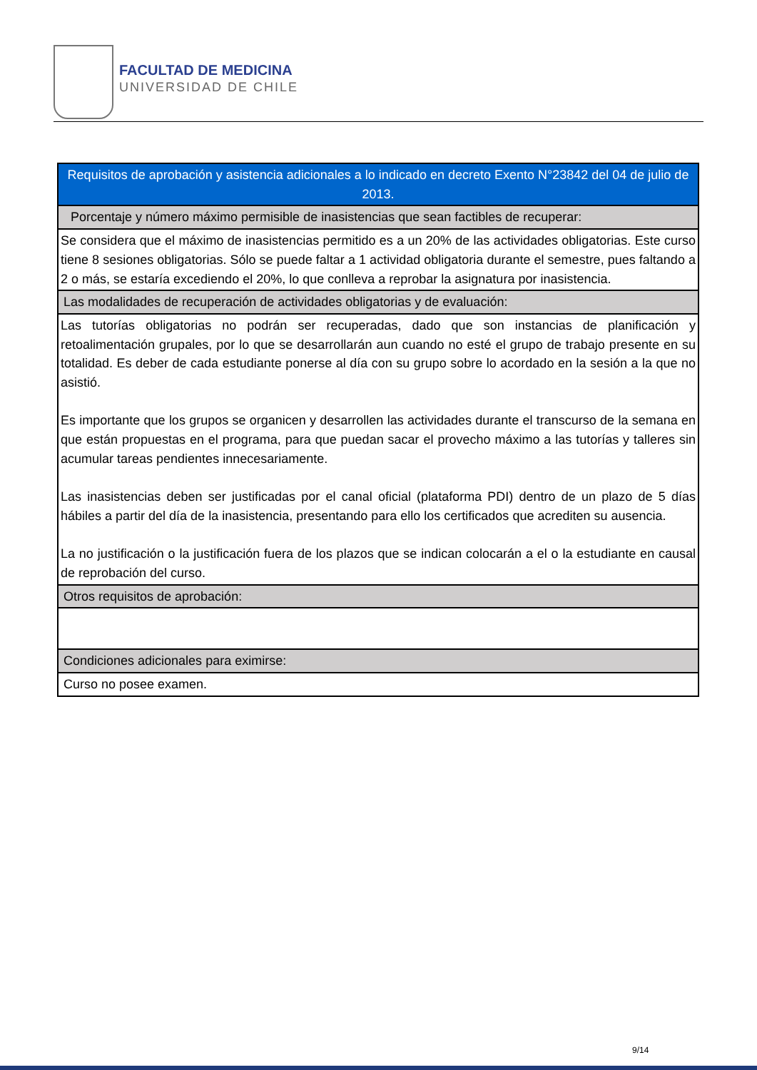FACULTAD DE MEDICINA
UNIVERSIDAD DE CHILE
| Requisitos de aprobación y asistencia adicionales a lo indicado en decreto Exento N°23842 del 04 de julio de 2013. |
| Porcentaje y número máximo permisible de inasistencias que sean factibles de recuperar: |
| Se considera que el máximo de inasistencias permitido es a un 20% de las actividades obligatorias. Este curso tiene 8 sesiones obligatorias. Sólo se puede faltar a 1 actividad obligatoria durante el semestre, pues faltando a 2 o más, se estaría excediendo el 20%, lo que conlleva a reprobar la asignatura por inasistencia. |
| Las modalidades de recuperación de actividades obligatorias y de evaluación: |
| Las tutorías obligatorias no podrán ser recuperadas, dado que son instancias de planificación y retoalimentación grupales, por lo que se desarrollarán aun cuando no esté el grupo de trabajo presente en su totalidad. Es deber de cada estudiante ponerse al día con su grupo sobre lo acordado en la sesión a la que no asistió. Es importante que los grupos se organicen y desarrollen las actividades durante el transcurso de la semana en que están propuestas en el programa, para que puedan sacar el provecho máximo a las tutorías y talleres sin acumular tareas pendientes innecesariamente. Las inasistencias deben ser justificadas por el canal oficial (plataforma PDI) dentro de un plazo de 5 días hábiles a partir del día de la inasistencia, presentando para ello los certificados que acrediten su ausencia. La no justificación o la justificación fuera de los plazos que se indican colocarán a el o la estudiante en causal de reprobación del curso. |
| Otros requisitos de aprobación: |
| Condiciones adicionales para eximirse: |
| Curso no posee examen. |
9/14